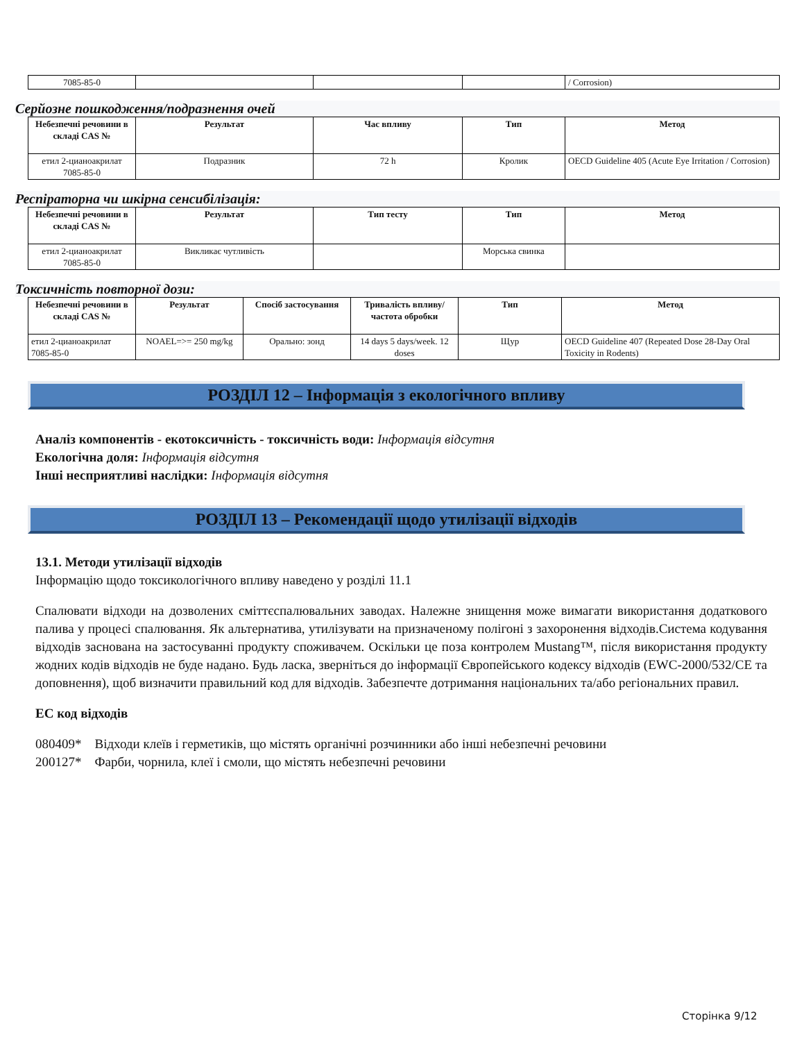| 7085-85-0 | | | | / Corrosion) |
Серйозне пошкодження/подразнення очей
| Небезпечні речовини в складі CAS № | Результат | Час впливу | Тип | Метод |
| --- | --- | --- | --- | --- |
| етил 2-цианоакрилат 7085-85-0 | Подразник | 72 h | Кролик | OECD Guideline 405 (Acute Eye Irritation / Corrosion) |
Респіраторна чи шкірна сенсибілізація:
| Небезпечні речовини в складі CAS № | Результат | Тип тесту | Тип | Метод |
| --- | --- | --- | --- | --- |
| етил 2-цианоакрилат 7085-85-0 | Викликає чутливість | | Морська свинка | |
Токсичність повторної дози:
| Небезпечні речовини в складі CAS № | Результат | Спосіб застосування | Тривалість впливу/ частота обробки | Тип | Метод |
| --- | --- | --- | --- | --- | --- |
| етил 2-цианоакрилат 7085-85-0 | NOAEL=>= 250 mg/kg | Орально: зонд | 14 days 5 days/week. 12 doses | Щур | OECD Guideline 407 (Repeated Dose 28-Day Oral Toxicity in Rodents) |
РОЗДІЛ 12 – Інформація з екологічного впливу
Аналіз компонентів - екотоксичність - токсичність води: Інформація відсутня
Екологічна доля: Інформація відсутня
Інші несприятливі наслідки: Інформація відсутня
РОЗДІЛ 13 – Рекомендації щодо утилізації відходів
13.1. Методи утилізації відходів
Інформацію щодо токсикологічного впливу наведено у розділі 11.1
Спалювати відходи на дозволених сміттєспалювальних заводах. Належне знищення може вимагати використання додаткового палива у процесі спалювання. Як альтернатива, утилізувати на призначеному полігоні з захоронення відходів.Система кодування відходів заснована на застосуванні продукту споживачем. Оскільки це поза контролем Mustang™, після використання продукту жодних кодів відходів не буде надано. Будь ласка, зверніться до інформації Європейського кодексу відходів (EWC-2000/532/CE та доповнення), щоб визначити правильний код для відходів. Забезпечте дотримання національних та/або регіональних правил.
ЕС код відходів
080409* Відходи клеїв і герметиків, що містять органічні розчинники або інші небезпечні речовини
200127* Фарби, чорнила, клеї і смоли, що містять небезпечні речовини
Сторінка 9/12